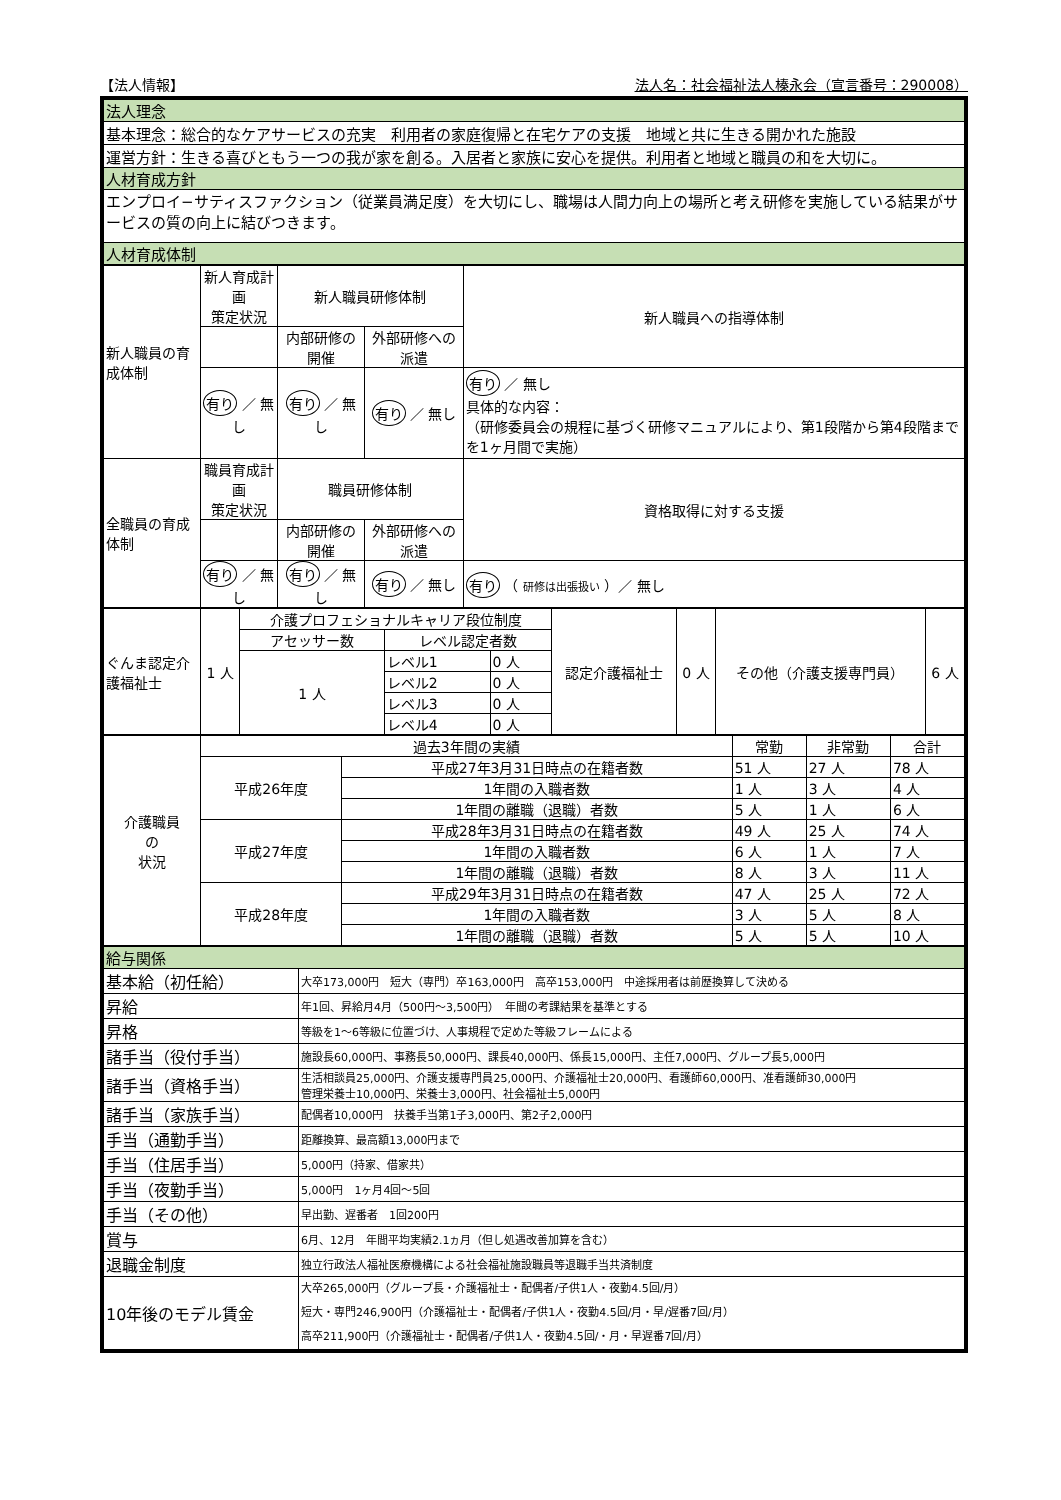【法人情報】 法人名：社会福祉法人榛永会（宣言番号：290008）
| 法人理念 |
| --- |
| 基本理念：総合的なケアサービスの充実 利用者の家庭復帰と在宅ケアの支援 地域と共に生きる開かれた施設 |
| 運営方針：生きる喜びともう一つの我が家を創る。入居者と家族に安心を提供。利用者と地域と職員の和を大切に。 |
| 人材育成方針 |
| エンプロイ−サティスファクション（従業員満足度）を大切にし、職場は人間力向上の場所と考え研修を実施している結果がサービスの質の向上に結びつきます。 |
| 人材育成体制 |
| 新人職員の育成体制 | 新人育成計画 策定状況 | 新人職員研修体制 | | 新人職員への指導体制 |
| | | 内部研修の開催 | 外部研修への派遣 | |
| | 有り ／ 無し | 有り ／ 無し | 有り ／ 無し | 有り ／ 無し 具体的な内容： （研修委員会の規程に基づく研修マニュアルにより、第1段階から第4段階までを1ヶ月間で実施） |
| 全職員の育成体制 | 職員育成計画 策定状況 | 職員研修体制 | | 資格取得に対する支援 |
| | | 内部研修の開催 | 外部研修への派遣 | |
| | 有り ／ 無し | 有り ／ 無し | 有り ／ 無し | 有り （ 研修は出張扱い ）／ 無し |
| ぐんま認定介護福祉士 | 1 人 | 介護プロフェショナルキャリア段位制度 | | | 認定介護福祉士 | 0 人 | その他（介護支援専門員） | 6 人 |
| | | アセッサー数 | レベル認定者数 | | | | | |
| | | 1 人 | レベル1 | 0 人 | | | | |
| | | | レベル2 | 0 人 | | | | |
| | | | レベル3 | 0 人 | | | | |
| | | | レベル4 | 0 人 | | | | |
| 介護職員 の 状況 | 過去3年間の実績 | | 常勤 | 非常勤 | 合計 |
| | 平成26年度 | 平成27年3月31日時点の在籍者数 | 51 人 | 27 人 | 78 人 |
| | | 1年間の入職者数 | 1 人 | 3 人 | 4 人 |
| | | 1年間の離職（退職）者数 | 5 人 | 1 人 | 6 人 |
| | 平成27年度 | 平成28年3月31日時点の在籍者数 | 49 人 | 25 人 | 74 人 |
| | | 1年間の入職者数 | 6 人 | 1 人 | 7 人 |
| | | 1年間の離職（退職）者数 | 8 人 | 3 人 | 11 人 |
| | 平成28年度 | 平成29年3月31日時点の在籍者数 | 47 人 | 25 人 | 72 人 |
| | | 1年間の入職者数 | 3 人 | 5 人 | 8 人 |
| | | 1年間の離職（退職）者数 | 5 人 | 5 人 | 10 人 |
| 給与関係 | |
| --- | --- |
| 基本給（初任給） | 大卒173,000円 短大（専門）卒163,000円 高卒153,000円 中途採用者は前歴換算して決める |
| 昇給 | 年1回、昇給月4月（500円〜3,500円） 年間の考課結果を基準とする |
| 昇格 | 等級を1〜6等級に位置づけ、人事規程で定めた等級フレームによる |
| 諸手当（役付手当） | 施設長60,000円、事務長50,000円、課長40,000円、係長15,000円、主任7,000円、グループ長5,000円 |
| 諸手当（資格手当） | 生活相談員25,000円、介護支援専門員25,000円、介護福祉士20,000円、看護師60,000円、准看護師30,000円 管理栄養士10,000円、栄養士3,000円、社会福祉士5,000円 |
| 諸手当（家族手当） | 配偶者10,000円 扶養手当第1子3,000円、第2子2,000円 |
| 手当（通勤手当） | 距離換算、最高額13,000円まで |
| 手当（住居手当） | 5,000円（持家、借家共） |
| 手当（夜勤手当） | 5,000円 1ヶ月4回〜5回 |
| 手当（その他） | 早出勤、遅番者 1回200円 |
| 賞与 | 6月、12月 年間平均実績2.1ヵ月（但し処遇改善加算を含む） |
| 退職金制度 | 独立行政法人福祉医療機構による社会福祉施設職員等退職手当共済制度 |
| 10年後のモデル賃金 | 大卒265,000円（グループ長・介護福祉士・配偶者/子供1人・夜勤4.5回/月） 短大・専門246,900円（介護福祉士・配偶者/子供1人・夜勤4.5回/月・早/遅番7回/月） 高卒211,900円（介護福祉士・配偶者/子供1人・夜勤4.5回/・月・早遅番7回/月） |